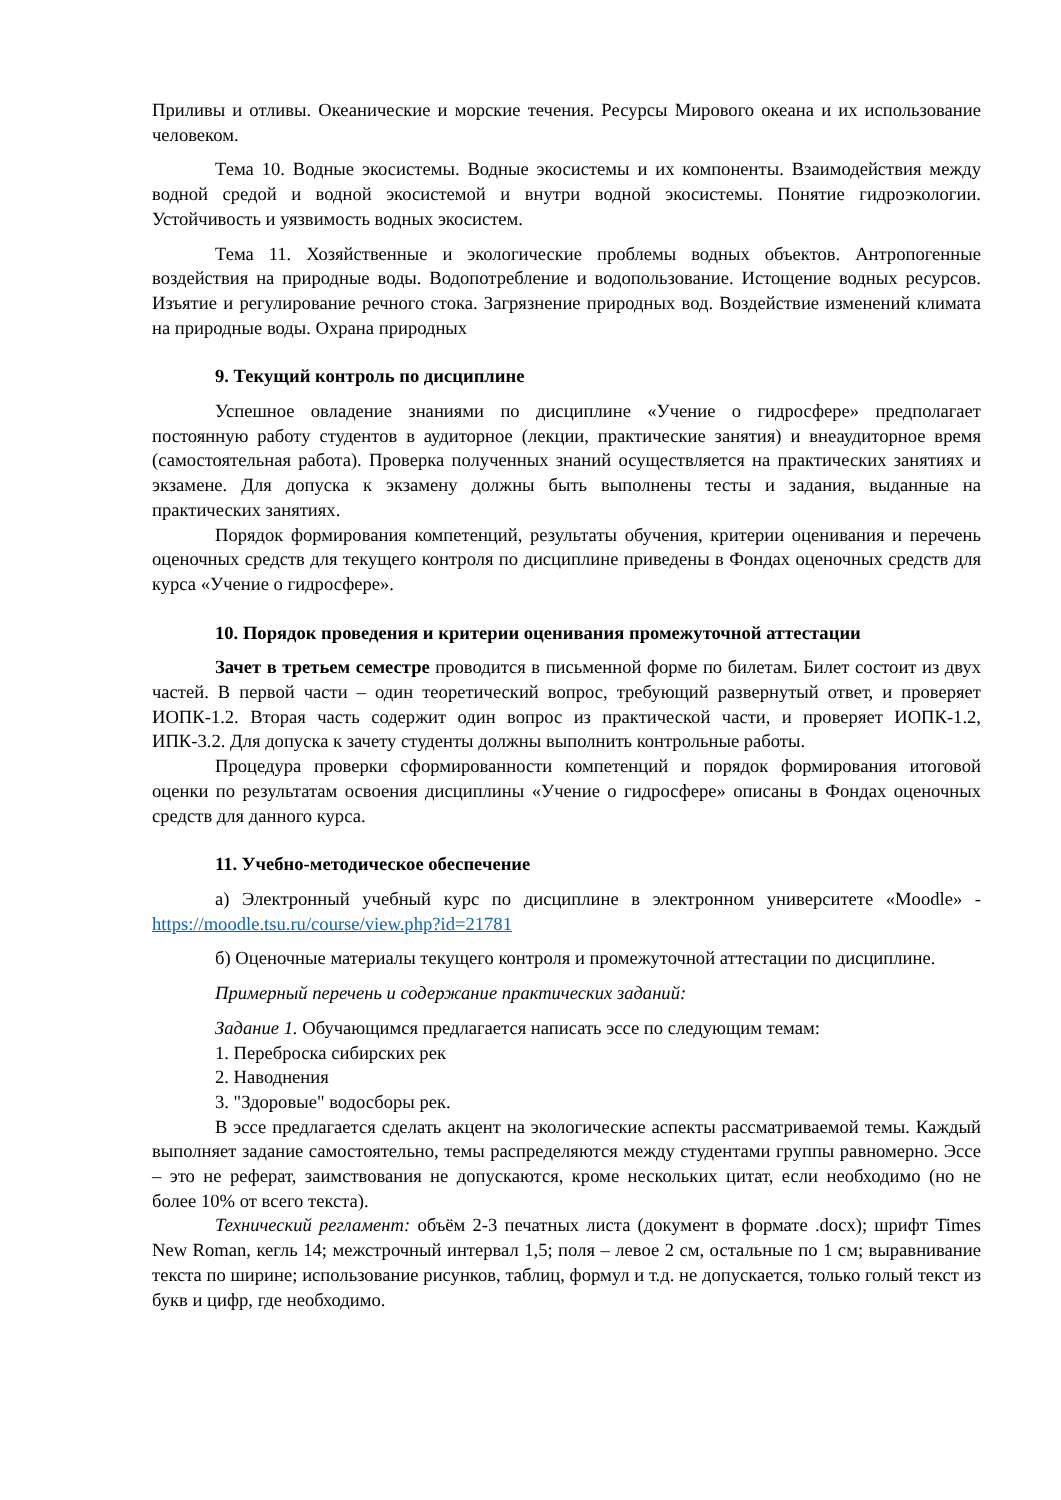Приливы и отливы. Океанические и морские течения. Ресурсы Мирового океана и их использование человеком.
Тема 10. Водные экосистемы. Водные экосистемы и их компоненты. Взаимодействия между водной средой и водной экосистемой и внутри водной экосистемы. Понятие гидроэкологии. Устойчивость и уязвимость водных экосистем.
Тема 11. Хозяйственные и экологические проблемы водных объектов. Антропогенные воздействия на природные воды. Водопотребление и водопользование. Истощение водных ресурсов. Изъятие и регулирование речного стока. Загрязнение природных вод. Воздействие изменений климата на природные воды. Охрана природных
9. Текущий контроль по дисциплине
Успешное овладение знаниями по дисциплине «Учение о гидросфере» предполагает постоянную работу студентов в аудиторное (лекции, практические занятия) и внеаудиторное время (самостоятельная работа). Проверка полученных знаний осуществляется на практических занятиях и экзамене. Для допуска к экзамену должны быть выполнены тесты и задания, выданные на практических занятиях.
Порядок формирования компетенций, результаты обучения, критерии оценивания и перечень оценочных средств для текущего контроля по дисциплине приведены в Фондах оценочных средств для курса «Учение о гидросфере».
10. Порядок проведения и критерии оценивания промежуточной аттестации
Зачет в третьем семестре проводится в письменной форме по билетам. Билет состоит из двух частей. В первой части – один теоретический вопрос, требующий развернутый ответ, и проверяет ИОПК-1.2. Вторая часть содержит один вопрос из практической части, и проверяет ИОПК-1.2, ИПК-3.2. Для допуска к зачету студенты должны выполнить контрольные работы.
Процедура проверки сформированности компетенций и порядок формирования итоговой оценки по результатам освоения дисциплины «Учение о гидросфере» описаны в Фондах оценочных средств для данного курса.
11. Учебно-методическое обеспечение
а) Электронный учебный курс по дисциплине в электронном университете «Moodle» - https://moodle.tsu.ru/course/view.php?id=21781
б) Оценочные материалы текущего контроля и промежуточной аттестации по дисциплине.
Примерный перечень и содержание практических заданий:
Задание 1. Обучающимся предлагается написать эссе по следующим темам:
1. Переброска сибирских рек
2. Наводнения
3. "Здоровые" водосборы рек.
В эссе предлагается сделать акцент на экологические аспекты рассматриваемой темы. Каждый выполняет задание самостоятельно, темы распределяются между студентами группы равномерно. Эссе – это не реферат, заимствования не допускаются, кроме нескольких цитат, если необходимо (но не более 10% от всего текста).
Технический регламент: объём 2-3 печатных листа (документ в формате .docx); шрифт Times New Roman, кегль 14; межстрочный интервал 1,5; поля – левое 2 см, остальные по 1 см; выравнивание текста по ширине; использование рисунков, таблиц, формул и т.д. не допускается, только голый текст из букв и цифр, где необходимо.